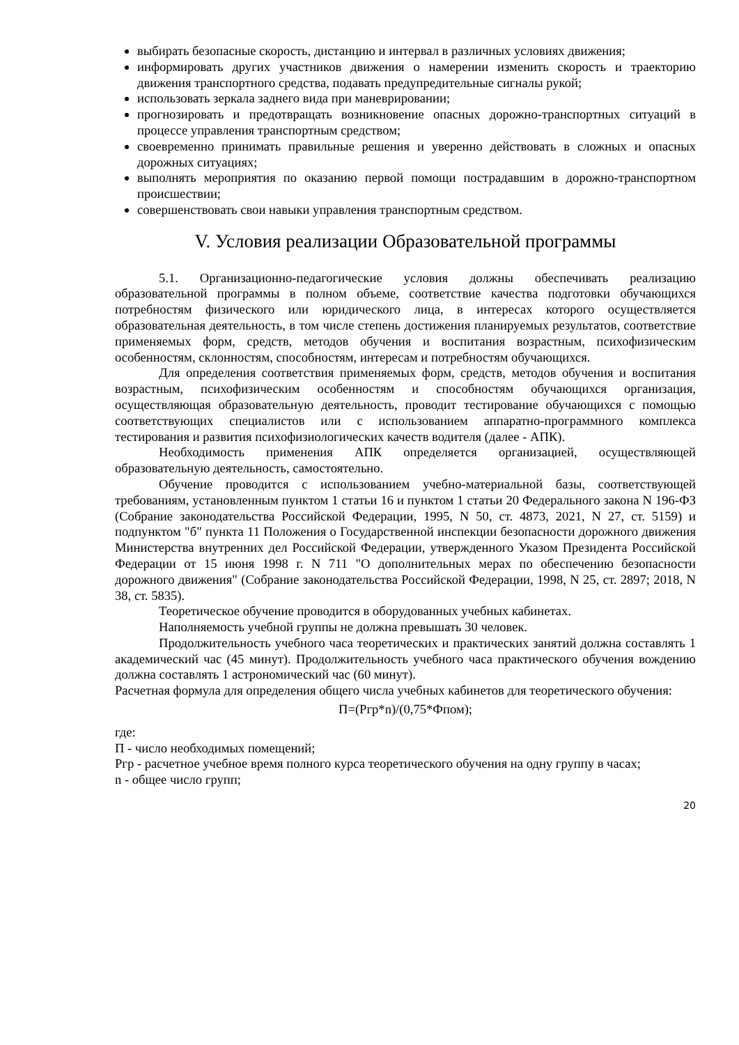выбирать безопасные скорость, дистанцию и интервал в различных условиях движения;
информировать других участников движения о намерении изменить скорость и траекторию движения транспортного средства, подавать предупредительные сигналы рукой;
использовать зеркала заднего вида при маневрировании;
прогнозировать и предотвращать возникновение опасных дорожно-транспортных ситуаций в процессе управления транспортным средством;
своевременно принимать правильные решения и уверенно действовать в сложных и опасных дорожных ситуациях;
выполнять мероприятия по оказанию первой помощи пострадавшим в дорожно-транспортном происшествии;
совершенствовать свои навыки управления транспортным средством.
V. Условия реализации Образовательной программы
5.1. Организационно-педагогические условия должны обеспечивать реализацию образовательной программы в полном объеме, соответствие качества подготовки обучающихся потребностям физического или юридического лица, в интересах которого осуществляется образовательная деятельность, в том числе степень достижения планируемых результатов, соответствие применяемых форм, средств, методов обучения и воспитания возрастным, психофизическим особенностям, склонностям, способностям, интересам и потребностям обучающихся.
Для определения соответствия применяемых форм, средств, методов обучения и воспитания возрастным, психофизическим особенностям и способностям обучающихся организация, осуществляющая образовательную деятельность, проводит тестирование обучающихся с помощью соответствующих специалистов или с использованием аппаратно-программного комплекса тестирования и развития психофизиологических качеств водителя (далее - АПК).
Необходимость применения АПК определяется организацией, осуществляющей образовательную деятельность, самостоятельно.
Обучение проводится с использованием учебно-материальной базы, соответствующей требованиям, установленным пунктом 1 статьи 16 и пунктом 1 статьи 20 Федерального закона N 196-ФЗ (Собрание законодательства Российской Федерации, 1995, N 50, ст. 4873, 2021, N 27, ст. 5159) и подпунктом "б" пункта 11 Положения о Государственной инспекции безопасности дорожного движения Министерства внутренних дел Российской Федерации, утвержденного Указом Президента Российской Федерации от 15 июня 1998 г. N 711 "О дополнительных мерах по обеспечению безопасности дорожного движения" (Собрание законодательства Российской Федерации, 1998, N 25, ст. 2897; 2018, N 38, ст. 5835).
Теоретическое обучение проводится в оборудованных учебных кабинетах.
Наполняемость учебной группы не должна превышать 30 человек.
Продолжительность учебного часа теоретических и практических занятий должна составлять 1 академический час (45 минут). Продолжительность учебного часа практического обучения вождению должна составлять 1 астрономический час (60 минут).
Расчетная формула для определения общего числа учебных кабинетов для теоретического обучения:
П=(Ргр*n)/(0,75*Фпом);
где:
П - число необходимых помещений;
Ргр - расчетное учебное время полного курса теоретического обучения на одну группу в часах;
n - общее число групп;
20